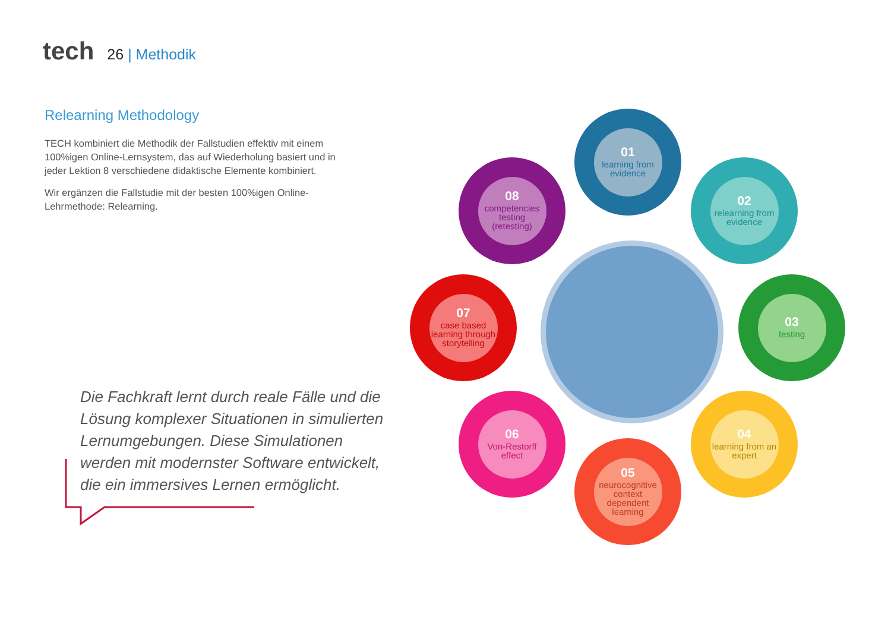tech
26 | Methodik
Relearning Methodology
TECH kombiniert die Methodik der Fallstudien effektiv mit einem 100%igen Online-Lernsystem, das auf Wiederholung basiert und in jeder Lektion 8 verschiedene didaktische Elemente kombiniert.
Wir ergänzen die Fallstudie mit der besten 100%igen Online-Lehrmethode: Relearning.
Die Fachkraft lernt durch reale Fälle und die Lösung komplexer Situationen in simulierten Lernumgebungen. Diese Simulationen werden mit modernster Software entwickelt, die ein immersives Lernen ermöglicht.
01
learning from evidence
02
relearning from evidence
03
testing
04
learning from an expert
05
neurocognitive context dependent learning
06
Von-Restorff effect
07
case based learning through storytelling
08
competencies testing (retesting)